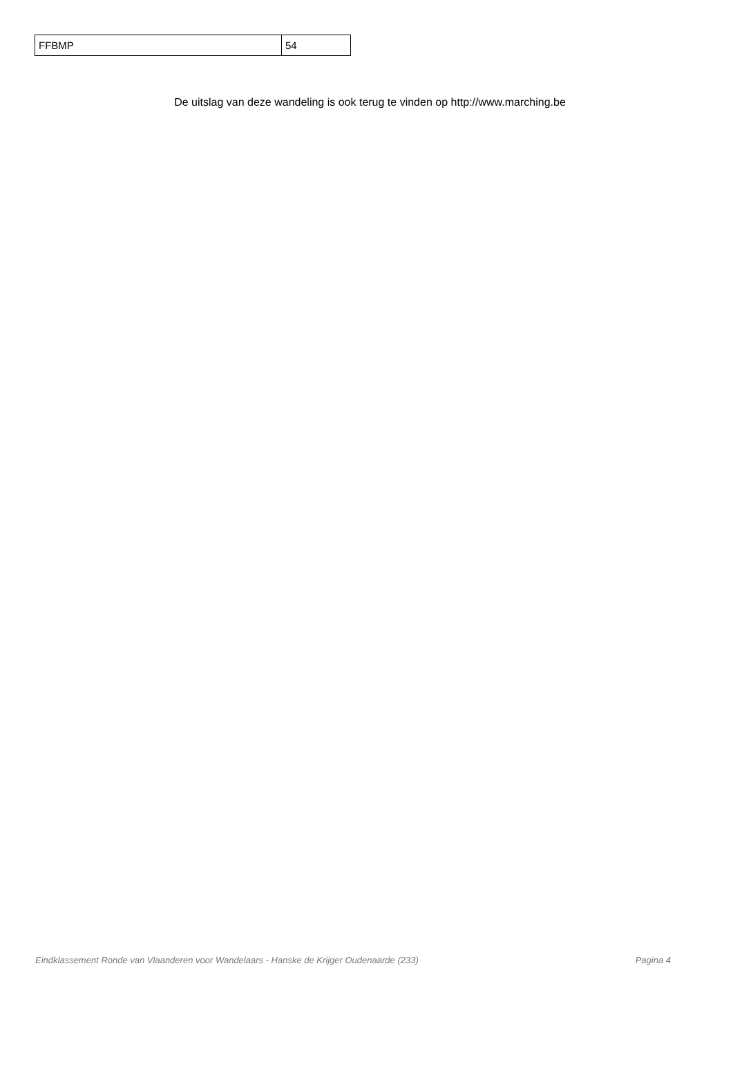| FFBMP | 54 |
De uitslag van deze wandeling is ook terug te vinden op http://www.marching.be
Eindklassement Ronde van Vlaanderen voor Wandelaars - Hanske de Krijger Oudenaarde (233) Pagina 4